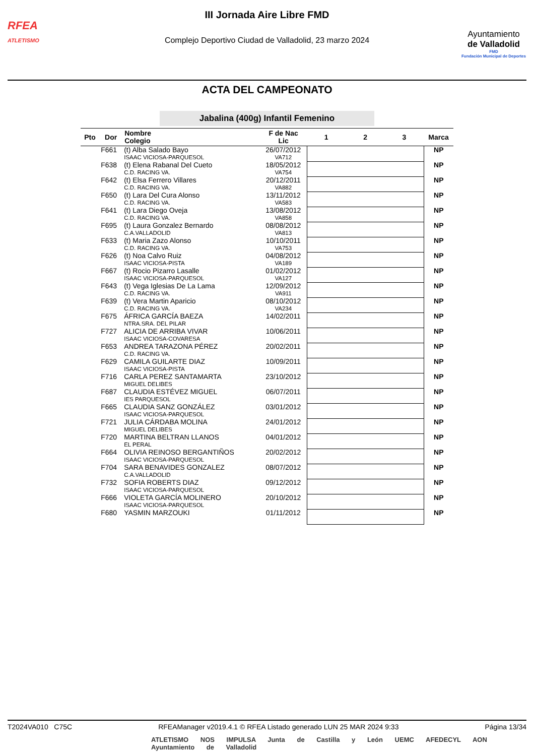RFEA
ATLETISMO
III Jornada Aire Libre FMD
Complejo Deportivo Ciudad de Valladolid, 23 marzo 2024
Ayuntamiento
de Valladolid
FMD
Fundación Municipal de Deportes
ACTA DEL CAMPEONATO
Jabalina (400g) Infantil Femenino
| Pto | Dor | Nombre Colegio | F de Nac Lic | 1 | 2 | 3 | Marca |
| --- | --- | --- | --- | --- | --- | --- | --- |
| | F661 | (t) Alba Salado Bayo ISAAC VICIOSA-PARQUESOL | 26/07/2012 VA712 | | | | NP |
| | F638 | (t) Elena Rabanal Del Cueto C.D. RACING VA. | 18/05/2012 VA754 | | | | NP |
| | F642 | (t) Elsa Ferrero Villares C.D. RACING VA. | 20/12/2011 VA882 | | | | NP |
| | F650 | (t) Lara Del Cura Alonso C.D. RACING VA. | 13/11/2012 VA583 | | | | NP |
| | F641 | (t) Lara Diego Oveja C.D. RACING VA. | 13/08/2012 VA858 | | | | NP |
| | F695 | (t) Laura Gonzalez Bernardo C.A.VALLADOLID | 08/08/2012 VA813 | | | | NP |
| | F633 | (t) Maria Zazo Alonso C.D. RACING VA. | 10/10/2011 VA753 | | | | NP |
| | F626 | (t) Noa Calvo Ruiz ISAAC VICIOSA-PISTA | 04/08/2012 VA189 | | | | NP |
| | F667 | (t) Rocio Pizarro Lasalle ISAAC VICIOSA-PARQUESOL | 01/02/2012 VA127 | | | | NP |
| | F643 | (t) Vega Iglesias De La Lama C.D. RACING VA. | 12/09/2012 VA911 | | | | NP |
| | F639 | (t) Vera Martin Aparicio C.D. RACING VA. | 08/10/2012 VA234 | | | | NP |
| | F675 | ÁFRICA GARCÍA BAEZA NTRA.SRA. DEL PILAR | 14/02/2011 | | | | NP |
| | F727 | ALICIA DE ARRIBA VIVAR ISAAC VICIOSA-COVARESA | 10/06/2011 | | | | NP |
| | F653 | ANDREA TARAZONA PÉREZ C.D. RACING VA. | 20/02/2011 | | | | NP |
| | F629 | CAMILA GUILARTE DIAZ ISAAC VICIOSA-PISTA | 10/09/2011 | | | | NP |
| | F716 | CARLA PEREZ SANTAMARTA MIGUEL DELIBES | 23/10/2012 | | | | NP |
| | F687 | CLAUDIA ESTÉVEZ MIGUEL IES PARQUESOL | 06/07/2011 | | | | NP |
| | F665 | CLAUDIA SANZ GONZÁLEZ ISAAC VICIOSA-PARQUESOL | 03/01/2012 | | | | NP |
| | F721 | JULIA CÁRDABA MOLINA MIGUEL DELIBES | 24/01/2012 | | | | NP |
| | F720 | MARTINA BELTRAN LLANOS EL PERAL | 04/01/2012 | | | | NP |
| | F664 | OLIVIA REINOSO BERGANTIÑOS ISAAC VICIOSA-PARQUESOL | 20/02/2012 | | | | NP |
| | F704 | SARA BENAVIDES GONZALEZ C.A.VALLADOLID | 08/07/2012 | | | | NP |
| | F732 | SOFIA ROBERTS DIAZ ISAAC VICIOSA-PARQUESOL | 09/12/2012 | | | | NP |
| | F666 | VIOLETA GARCÍA MOLINERO ISAAC VICIOSA-PARQUESOL | 20/10/2012 | | | | NP |
| | F680 | YASMIN MARZOUKI | 01/11/2012 | | | | NP |
T2024VA010 C75C RFEAManager v2019.4.1 © RFEA Listado generado LUN 25 MAR 2024 9:33 Página 13/34
ATLETISMO NOS IMPULSA Junta de Castilla y León UEMC AFEDECYL AON Ayuntamiento de Valladolid